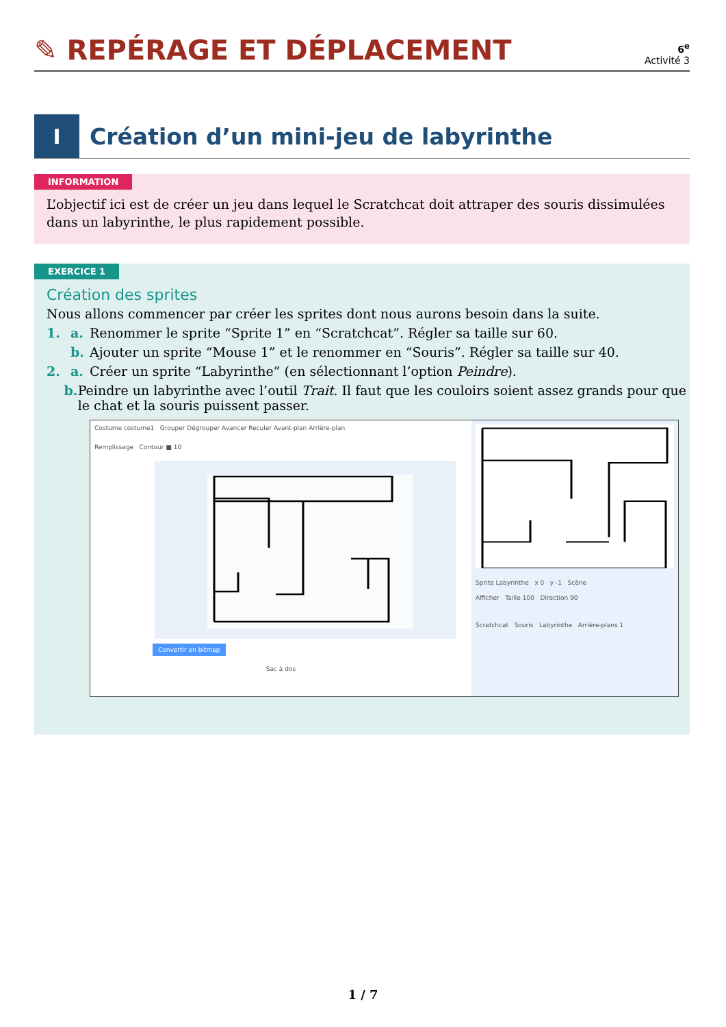✎ REPÉRAGE ET DÉPLACEMENT
6<sup>e</sup>
Activité 3
I
Création d’un mini-jeu de labyrinthe
INFORMATION
L’objectif ici est de créer un jeu dans lequel le Scratchcat doit attraper des souris dissimulées dans un labyrinthe, le plus rapidement possible.
EXERCICE 1
Création des sprites
Nous allons commencer par créer les sprites dont nous aurons besoin dans la suite.
1. a. Renommer le sprite “Sprite 1” en “Scratchcat”. Régler sa taille sur 60.
b. Ajouter un sprite “Mouse 1” et le renommer en “Souris”. Régler sa taille sur 40.
2. a. Créer un sprite “Labyrinthe” (en sélectionnant l’option Peindre).
b. Peindre un labyrinthe avec l’outil Trait. Il faut que les couloirs soient assez grands pour que le chat et la souris puissent passer.
Costume costume1 Grouper Dégrouper Avancer Reculer Avant-plan Arrière-plan
Remplissage Contour ■ 10
Convertir en bitmap
Sac à dos
Sprite Labyrinthe x 0 y -1 Scène
Afficher Taille 100 Direction 90
Scratchcat Souris Labyrinthe Arrière-plans 1
1 / 7